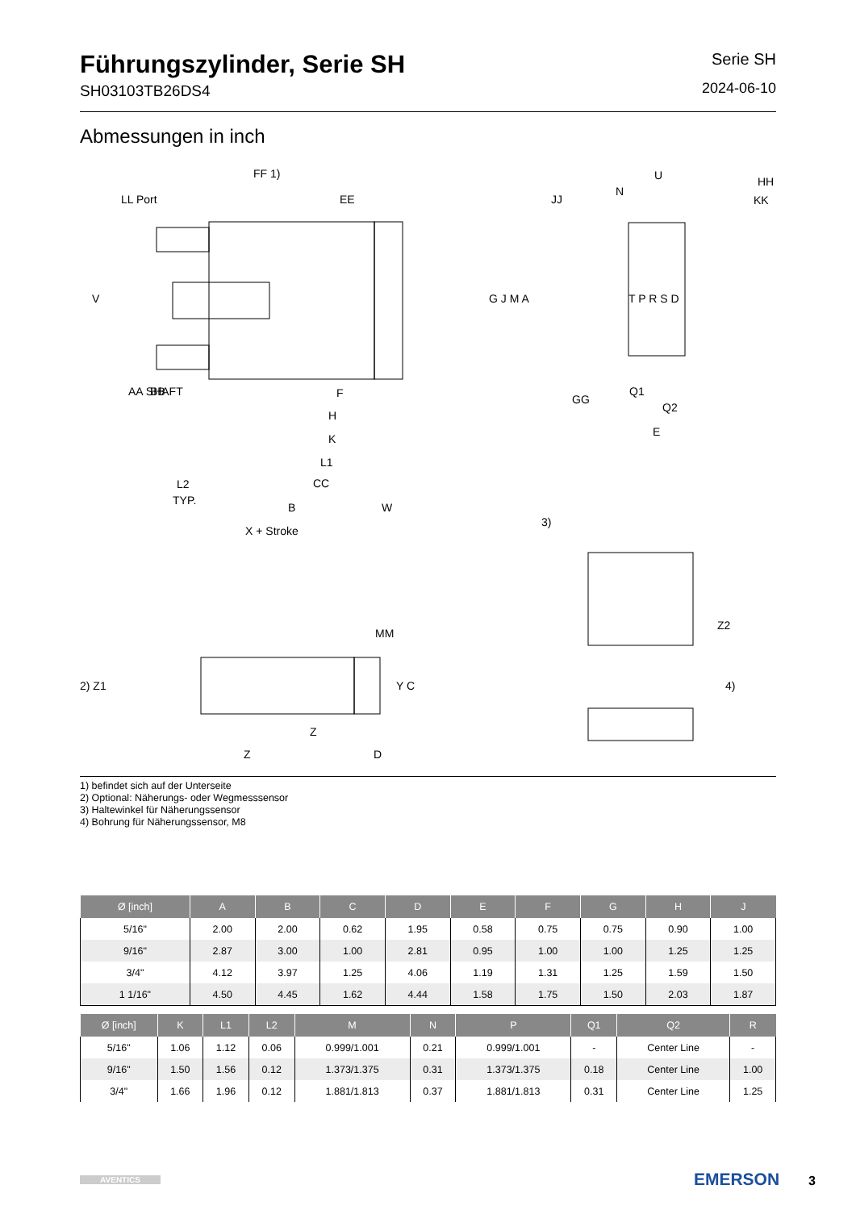Führungszylinder, Serie SH
SH03103TB26DS4
Serie SH
2024-06-10
Abmessungen in inch
FF 1)
LL Port
EE
JJ
U
N
HH
KK
G J M A
T P R S D
V
GG
Q1
Q2
E
AA SHAFT
BB
F
H
K
L1
L2
TYP.
CC
B
W
X + Stroke
3)
MM
2) Z1
Y C
Z2
4)
Z
Z
D
1) befindet sich auf der Unterseite
2) Optional: Näherungs- oder Wegmesssensor
3) Haltewinkel für Näherungssensor
4) Bohrung für Näherungssensor, M8
| Ø [inch] | A | B | C | D | E | F | G | H | J |
| --- | --- | --- | --- | --- | --- | --- | --- | --- | --- |
| 5/16" | 2.00 | 2.00 | 0.62 | 1.95 | 0.58 | 0.75 | 0.75 | 0.90 | 1.00 |
| 9/16" | 2.87 | 3.00 | 1.00 | 2.81 | 0.95 | 1.00 | 1.00 | 1.25 | 1.25 |
| 3/4" | 4.12 | 3.97 | 1.25 | 4.06 | 1.19 | 1.31 | 1.25 | 1.59 | 1.50 |
| 1 1/16" | 4.50 | 4.45 | 1.62 | 4.44 | 1.58 | 1.75 | 1.50 | 2.03 | 1.87 |
| Ø [inch] | K | L1 | L2 | M | N | P | Q1 | Q2 | R |
| --- | --- | --- | --- | --- | --- | --- | --- | --- | --- |
| 5/16" | 1.06 | 1.12 | 0.06 | 0.999/1.001 | 0.21 | 0.999/1.001 | - | Center Line | - |
| 9/16" | 1.50 | 1.56 | 0.12 | 1.373/1.375 | 0.31 | 1.373/1.375 | 0.18 | Center Line | 1.00 |
| 3/4" | 1.66 | 1.96 | 0.12 | 1.881/1.813 | 0.37 | 1.881/1.813 | 0.31 | Center Line | 1.25 |
AVENTICS
EMERSON 3